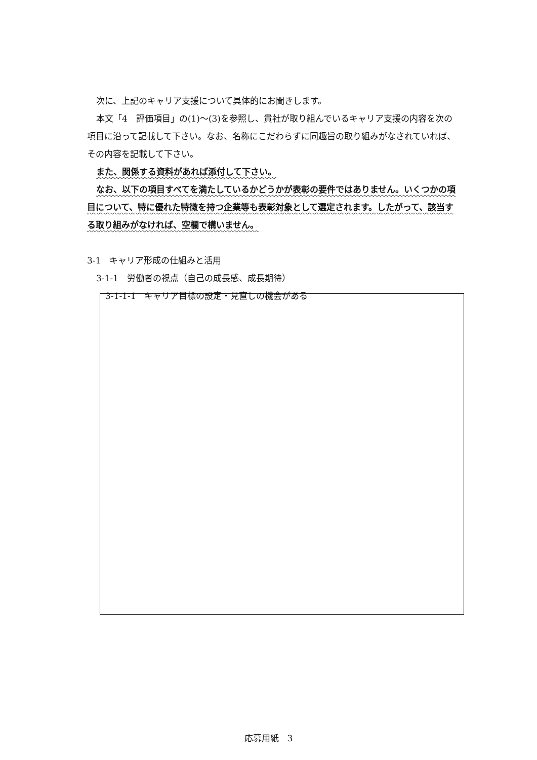次に、上記のキャリア支援について具体的にお聞きします。
本文「4　評価項目」の(1)～(3)を参照し、貴社が取り組んでいるキャリア支援の内容を次の項目に沿って記載して下さい。なお、名称にこだわらずに同趣旨の取り組みがなされていれば、その内容を記載して下さい。
また、関係する資料があれば添付して下さい。
なお、以下の項目すべてを満たしているかどうかが表彰の要件ではありません。いくつかの項目について、特に優れた特徴を持つ企業等も表彰対象として選定されます。したがって、該当する取り組みがなければ、空欄で構いません。
3-1　キャリア形成の仕組みと活用
3-1-1　労働者の視点（自己の成長感、成長期待）
3-1-1-1　キャリア目標の設定・見直しの機会がある
応募用紙　3